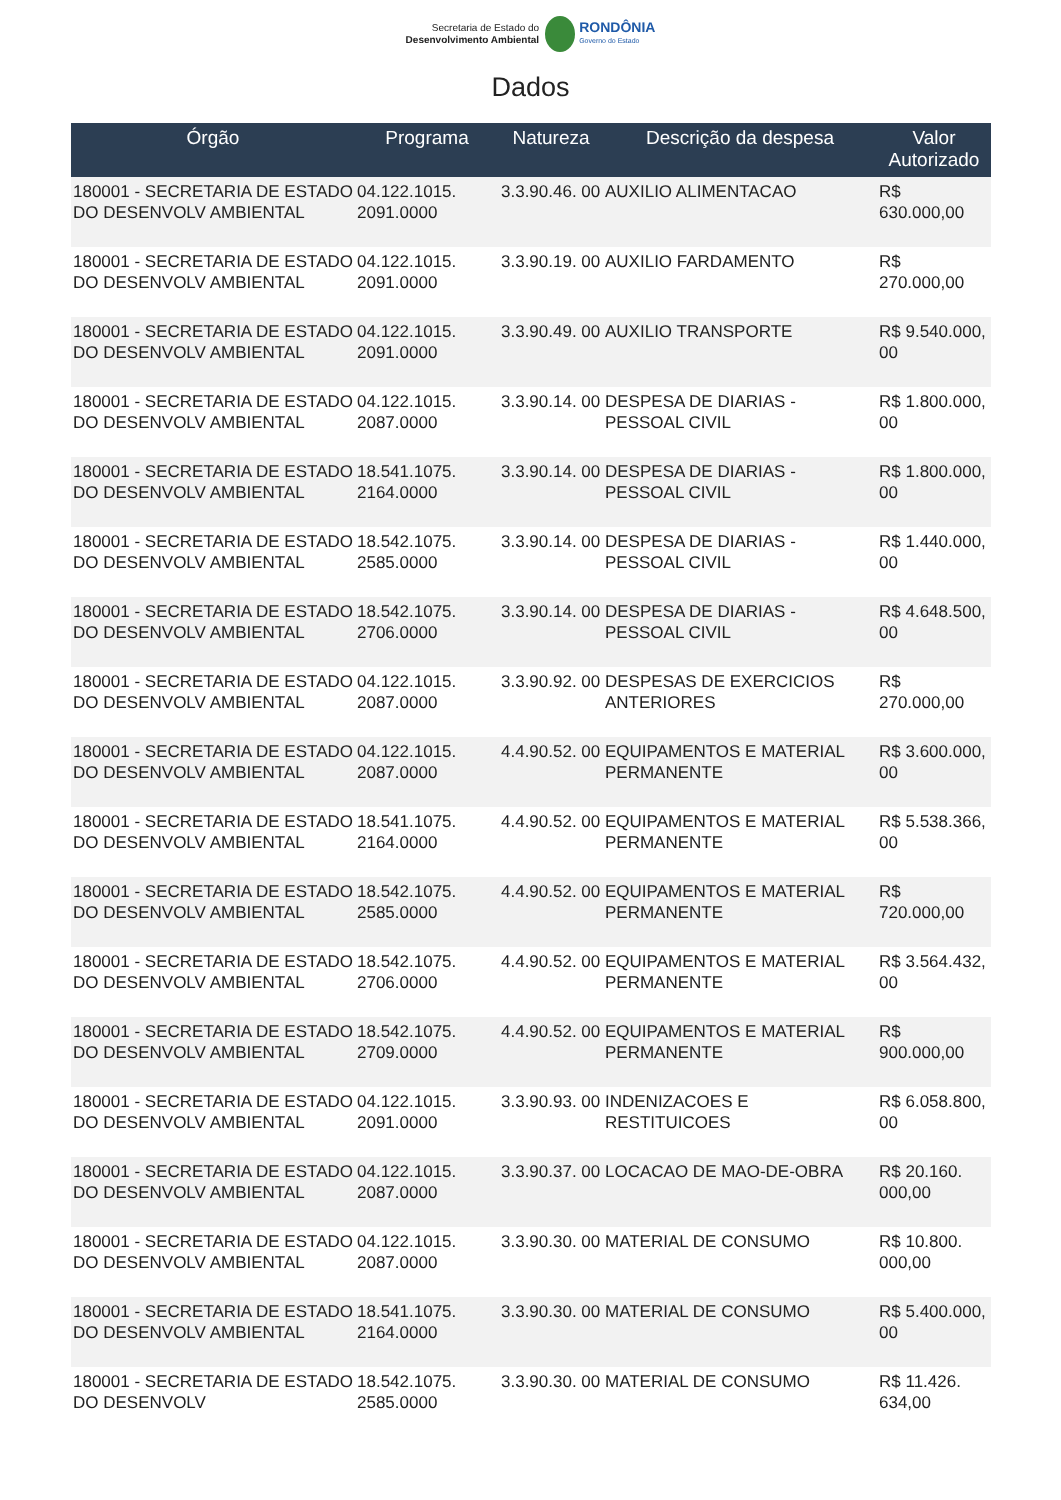Secretaria de Estado do
Desenvolvimento Ambiental
RONDÔNIA
Governo do Estado
Dados
| Órgão | Programa | Natureza | Descrição da despesa | Valor Autorizado |
| --- | --- | --- | --- | --- |
| 180001 - SECRETARIA DE ESTADO DO DESENVOLV AMBIENTAL | 04.122.1015. 2091.0000 | 3.3.90.46. 00 | AUXILIO ALIMENTACAO | R$ 630.000,00 |
| 180001 - SECRETARIA DE ESTADO DO DESENVOLV AMBIENTAL | 04.122.1015. 2091.0000 | 3.3.90.19. 00 | AUXILIO FARDAMENTO | R$ 270.000,00 |
| 180001 - SECRETARIA DE ESTADO DO DESENVOLV AMBIENTAL | 04.122.1015. 2091.0000 | 3.3.90.49. 00 | AUXILIO TRANSPORTE | R$ 9.540.000, 00 |
| 180001 - SECRETARIA DE ESTADO DO DESENVOLV AMBIENTAL | 04.122.1015. 2087.0000 | 3.3.90.14. 00 | DESPESA DE DIARIAS - PESSOAL CIVIL | R$ 1.800.000, 00 |
| 180001 - SECRETARIA DE ESTADO DO DESENVOLV AMBIENTAL | 18.541.1075. 2164.0000 | 3.3.90.14. 00 | DESPESA DE DIARIAS - PESSOAL CIVIL | R$ 1.800.000, 00 |
| 180001 - SECRETARIA DE ESTADO DO DESENVOLV AMBIENTAL | 18.542.1075. 2585.0000 | 3.3.90.14. 00 | DESPESA DE DIARIAS - PESSOAL CIVIL | R$ 1.440.000, 00 |
| 180001 - SECRETARIA DE ESTADO DO DESENVOLV AMBIENTAL | 18.542.1075. 2706.0000 | 3.3.90.14. 00 | DESPESA DE DIARIAS - PESSOAL CIVIL | R$ 4.648.500, 00 |
| 180001 - SECRETARIA DE ESTADO DO DESENVOLV AMBIENTAL | 04.122.1015. 2087.0000 | 3.3.90.92. 00 | DESPESAS DE EXERCICIOS ANTERIORES | R$ 270.000,00 |
| 180001 - SECRETARIA DE ESTADO DO DESENVOLV AMBIENTAL | 04.122.1015. 2087.0000 | 4.4.90.52. 00 | EQUIPAMENTOS E MATERIAL PERMANENTE | R$ 3.600.000, 00 |
| 180001 - SECRETARIA DE ESTADO DO DESENVOLV AMBIENTAL | 18.541.1075. 2164.0000 | 4.4.90.52. 00 | EQUIPAMENTOS E MATERIAL PERMANENTE | R$ 5.538.366, 00 |
| 180001 - SECRETARIA DE ESTADO DO DESENVOLV AMBIENTAL | 18.542.1075. 2585.0000 | 4.4.90.52. 00 | EQUIPAMENTOS E MATERIAL PERMANENTE | R$ 720.000,00 |
| 180001 - SECRETARIA DE ESTADO DO DESENVOLV AMBIENTAL | 18.542.1075. 2706.0000 | 4.4.90.52. 00 | EQUIPAMENTOS E MATERIAL PERMANENTE | R$ 3.564.432, 00 |
| 180001 - SECRETARIA DE ESTADO DO DESENVOLV AMBIENTAL | 18.542.1075. 2709.0000 | 4.4.90.52. 00 | EQUIPAMENTOS E MATERIAL PERMANENTE | R$ 900.000,00 |
| 180001 - SECRETARIA DE ESTADO DO DESENVOLV AMBIENTAL | 04.122.1015. 2091.0000 | 3.3.90.93. 00 | INDENIZACOES E RESTITUICOES | R$ 6.058.800, 00 |
| 180001 - SECRETARIA DE ESTADO DO DESENVOLV AMBIENTAL | 04.122.1015. 2087.0000 | 3.3.90.37. 00 | LOCACAO DE MAO-DE-OBRA | R$ 20.160. 000,00 |
| 180001 - SECRETARIA DE ESTADO DO DESENVOLV AMBIENTAL | 04.122.1015. 2087.0000 | 3.3.90.30. 00 | MATERIAL DE CONSUMO | R$ 10.800. 000,00 |
| 180001 - SECRETARIA DE ESTADO DO DESENVOLV AMBIENTAL | 18.541.1075. 2164.0000 | 3.3.90.30. 00 | MATERIAL DE CONSUMO | R$ 5.400.000, 00 |
| 180001 - SECRETARIA DE ESTADO DO DESENVOLV | 18.542.1075. 2585.0000 | 3.3.90.30. 00 | MATERIAL DE CONSUMO | R$ 11.426. 634,00 |